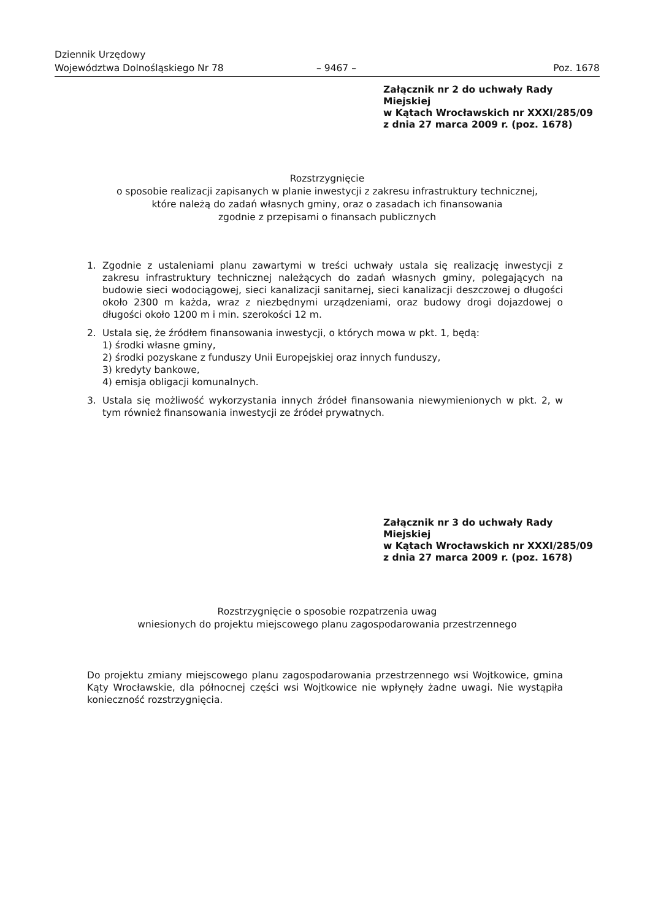Dziennik Urzędowy
Województwa Dolnośląskiego Nr 78
– 9467 –
Poz. 1678
Załącznik nr 2 do uchwały Rady Miejskiej
w Kątach Wrocławskich nr XXXI/285/09
z dnia 27 marca 2009 r. (poz. 1678)
Rozstrzygnięcie
o sposobie realizacji zapisanych w planie inwestycji z zakresu infrastruktury technicznej,
które należą do zadań własnych gminy, oraz o zasadach ich finansowania
zgodnie z przepisami o finansach publicznych
1. Zgodnie z ustaleniami planu zawartymi w treści uchwały ustala się realizację inwestycji z zakresu infrastruktury technicznej należących do zadań własnych gminy, polegających na budowie sieci wodociągowej, sieci kanalizacji sanitarnej, sieci kanalizacji deszczowej o długości około 2300 m każda, wraz z niezbędnymi urządzeniami, oraz budowy drogi dojazdowej o długości około 1200 m i min. szerokości 12 m.
2. Ustala się, że źródłem finansowania inwestycji, o których mowa w pkt. 1, będą:
1) środki własne gminy,
2) środki pozyskane z funduszy Unii Europejskiej oraz innych funduszy,
3) kredyty bankowe,
4) emisja obligacji komunalnych.
3. Ustala się możliwość wykorzystania innych źródeł finansowania niewymienionych w pkt. 2, w tym również finansowania inwestycji ze źródeł prywatnych.
Załącznik nr 3 do uchwały Rady Miejskiej
w Kątach Wrocławskich nr XXXI/285/09
z dnia 27 marca 2009 r. (poz. 1678)
Rozstrzygnięcie o sposobie rozpatrzenia uwag
wniesionych do projektu miejscowego planu zagospodarowania przestrzennego
Do projektu zmiany miejscowego planu zagospodarowania przestrzennego wsi Wojtkowice, gmina Kąty Wrocławskie, dla północnej części wsi Wojtkowice nie wpłynęły żadne uwagi. Nie wystąpiła konieczność rozstrzygnięcia.